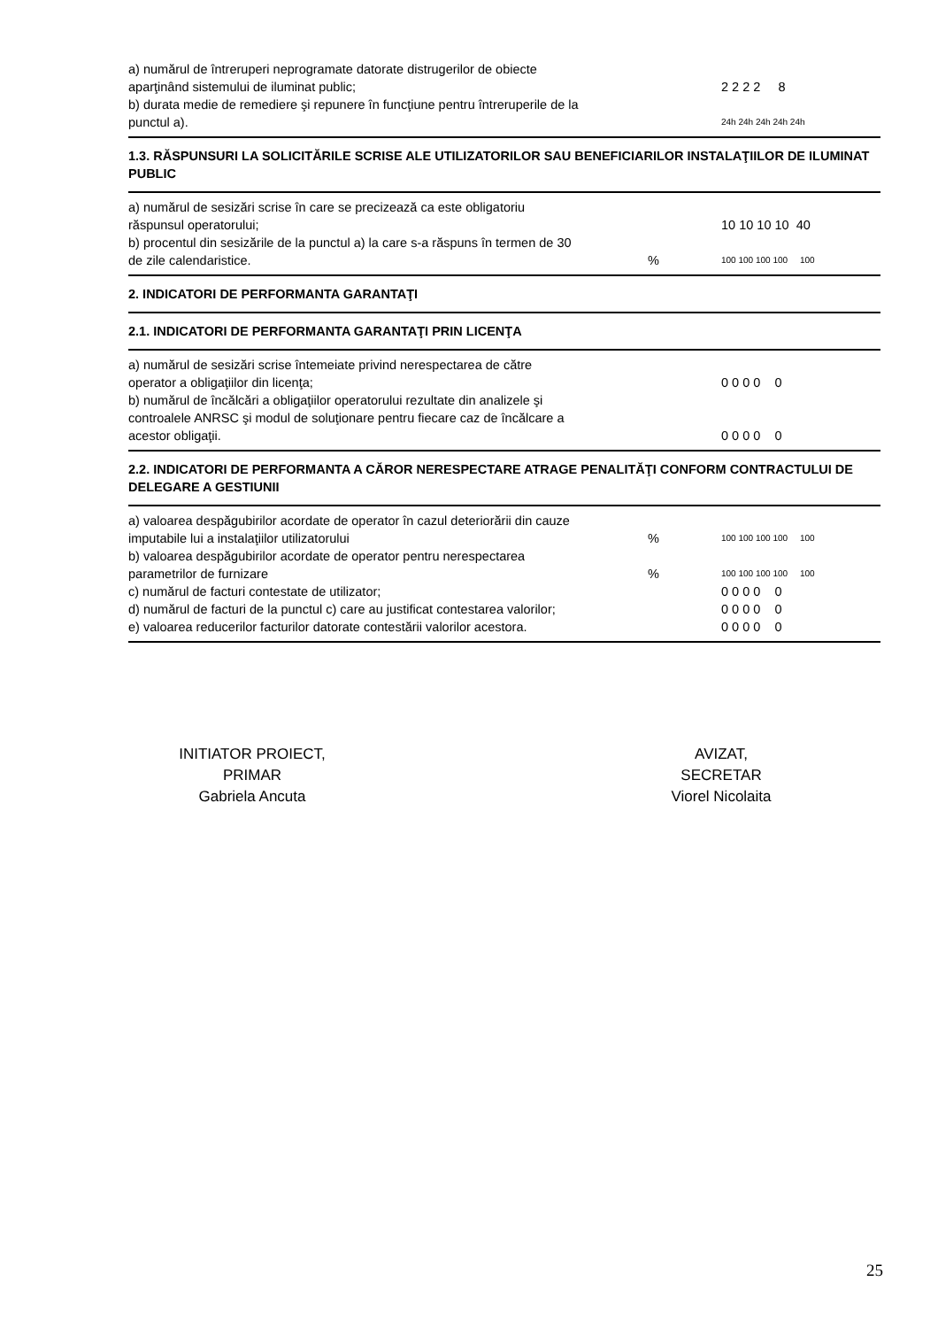| a) numărul de întreruperi neprogramate datorate distrugerilor de obiecte aparţinând sistemului de iluminat public; | | 2 2 2 2 8 |
| b) durata medie de remediere şi repunere în funcţiune pentru întreruperile de la punctul a). | | 24h 24h 24h 24h 24h |
1.3. RĂSPUNSURI LA SOLICITĂRILE SCRISE ALE UTILIZATORILOR SAU BENEFICIARILOR INSTALAŢIILOR DE ILUMINAT PUBLIC
| a) numărul de sesizări scrise în care se precizează ca este obligatoriu răspunsul operatorului; | | 10 10 10 10 40 |
| b) procentul din sesizările de la punctul a) la care s-a răspuns în termen de 30 de zile calendaristice. | % | 100 100 100 100 100 |
2. INDICATORI DE PERFORMANTA GARANTAŢI
2.1. INDICATORI DE PERFORMANTA GARANTAŢI PRIN LICENŢA
| a) numărul de sesizări scrise întemeiate privind nerespectarea de către operator a obligaţiilor din licenţa; | | 0 0 0 0 0 |
| b) numărul de încălcări a obligaţiilor operatorului rezultate din analizele şi controalele ANRSC şi modul de soluţionare pentru fiecare caz de încălcare a acestor obligaţii. | | 0 0 0 0 0 |
2.2. INDICATORI DE PERFORMANTA A CĂROR NERESPECTARE ATRAGE PENALITĂŢI CONFORM CONTRACTULUI DE DELEGARE A GESTIUNII
| a) valoarea despăgubirilor acordate de operator în cazul deteriorării din cauze imputabile lui a instalaţiilor utilizatorului | % | 100 100 100 100 100 |
| b) valoarea despăgubirilor acordate de operator pentru nerespectarea parametrilor de furnizare | % | 100 100 100 100 100 |
| c) numărul de facturi contestate de utilizator; | | 0 0 0 0 0 |
| d) numărul de facturi de la punctul c) care au justificat contestarea valorilor; | | 0 0 0 0 0 |
| e) valoarea reducerilor facturilor datorate contestării valorilor acestora. | | 0 0 0 0 0 |
INITIATOR PROIECT,
PRIMAR
Gabriela Ancuta
AVIZAT,
SECRETAR
Viorel Nicolaita
25